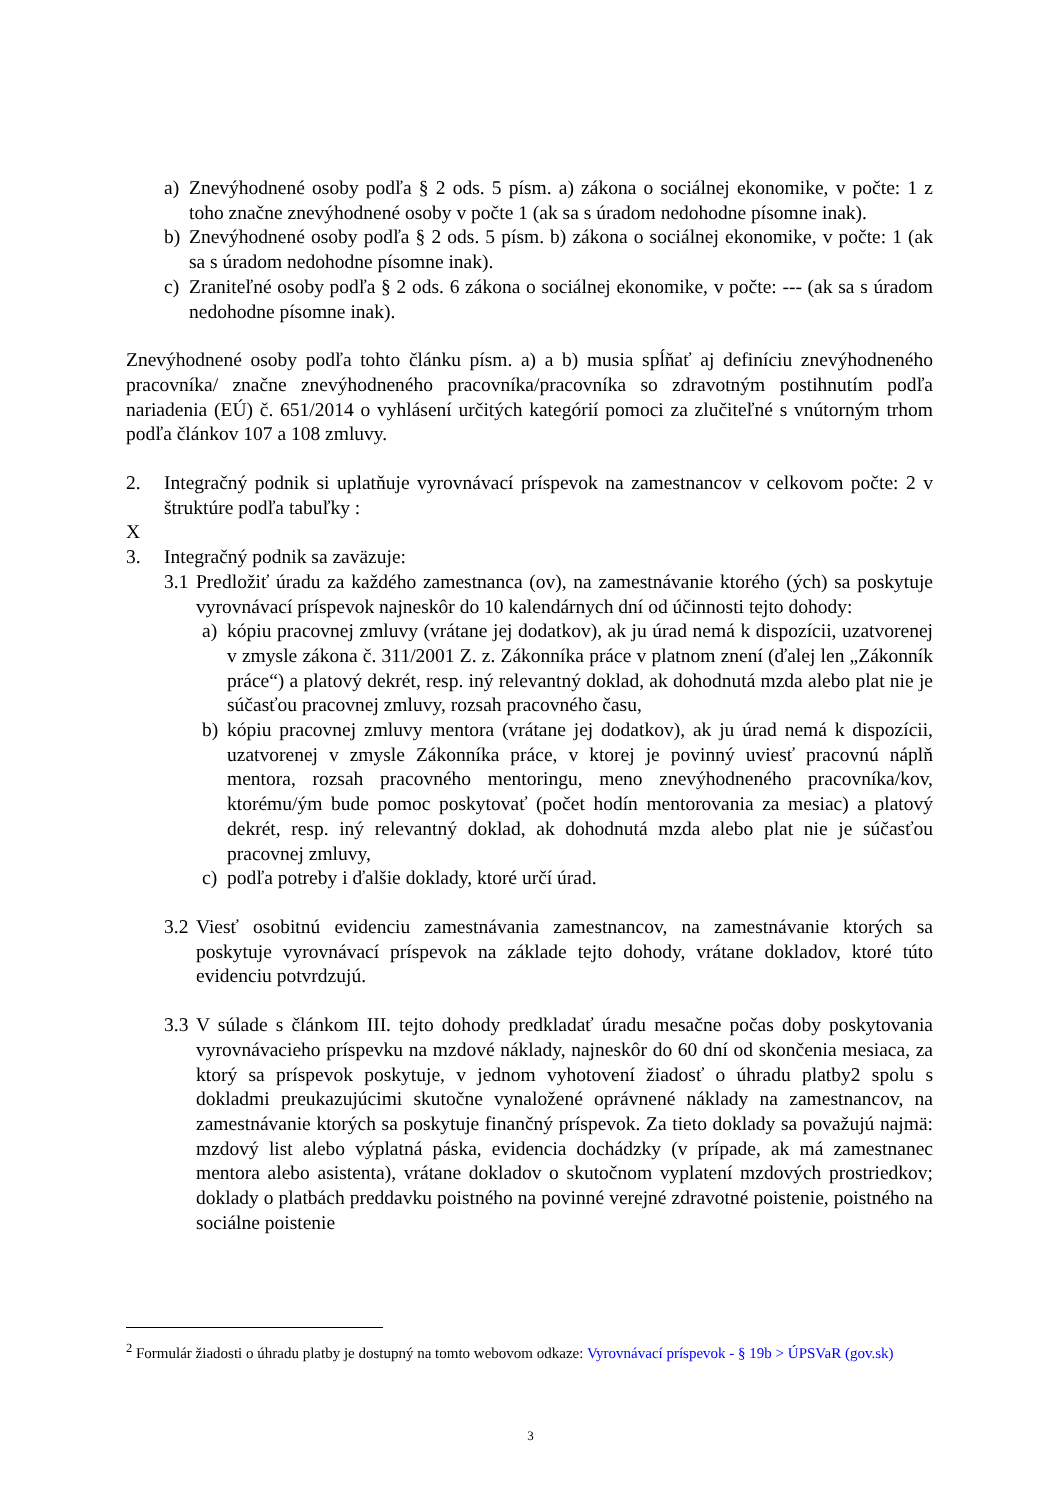a) Znevýhodnené osoby podľa § 2 ods. 5 písm. a) zákona o sociálnej ekonomike, v počte: 1 z toho značne znevýhodnené osoby v počte 1 (ak sa s úradom nedohodne písomne inak).
b) Znevýhodnené osoby podľa § 2 ods. 5 písm. b) zákona o sociálnej ekonomike, v počte: 1 (ak sa s úradom nedohodne písomne inak).
c) Zraniteľné osoby podľa § 2 ods. 6 zákona o sociálnej ekonomike, v počte: --- (ak sa s úradom nedohodne písomne inak).
Znevýhodnené osoby podľa tohto článku písm. a) a b) musia spĺňať aj definíciu znevýhodneného pracovníka/ značne znevýhodneného pracovníka/pracovníka so zdravotným postihnutím podľa nariadenia (EÚ) č. 651/2014 o vyhlásení určitých kategórií pomoci za zlučiteľné s vnútorným trhom podľa článkov 107 a 108 zmluvy.
2. Integračný podnik si uplatňuje vyrovnávací príspevok na zamestnancov v celkovom počte: 2 v štruktúre podľa tabuľky :
X
3. Integračný podnik sa zaväzuje:
3.1 Predložiť úradu za každého zamestnanca (ov), na zamestnávanie ktorého (ých) sa poskytuje vyrovnávací príspevok najneskôr do 10 kalendárnych dní od účinnosti tejto dohody:
a) kópiu pracovnej zmluvy (vrátane jej dodatkov), ak ju úrad nemá k dispozícii, uzatvorenej v zmysle zákona č. 311/2001 Z. z. Zákonníka práce v platnom znení (ďalej len „Zákonník práce“) a platový dekrét, resp. iný relevantný doklad, ak dohodnutá mzda alebo plat nie je súčasťou pracovnej zmluvy, rozsah pracovného času,
b) kópiu pracovnej zmluvy mentora (vrátane jej dodatkov), ak ju úrad nemá k dispozícii, uzatvorenej v zmysle Zákonníka práce, v ktorej je povinný uviesť pracovnú náplň mentora, rozsah pracovného mentoringu, meno znevýhodneného pracovníka/kov, ktorému/ým bude pomoc poskytovať (počet hodín mentorovania za mesiac) a platový dekrét, resp. iný relevantný doklad, ak dohodnutá mzda alebo plat nie je súčasťou pracovnej zmluvy,
c) podľa potreby i ďalšie doklady, ktoré určí úrad.
3.2 Viesť osobitnú evidenciu zamestnávania zamestnancov, na zamestnávanie ktorých sa poskytuje vyrovnávací príspevok na základe tejto dohody, vrátane dokladov, ktoré túto evidenciu potvrdzujú.
3.3 V súlade s článkom III. tejto dohody predkladať úradu mesačne počas doby poskytovania vyrovnávacieho príspevku na mzdové náklady, najneskôr do 60 dní od skončenia mesiaca, za ktorý sa príspevok poskytuje, v jednom vyhotovení žiadosť o úhradu platby2 spolu s dokladmi preukazujúcimi skutočne vynaložené oprávnené náklady na zamestnancov, na zamestnávanie ktorých sa poskytuje finančný príspevok. Za tieto doklady sa považujú najmä: mzdový list alebo výplatná páska, evidencia dochádzky (v prípade, ak má zamestnanec mentora alebo asistenta), vrátane dokladov o skutočnom vyplatení mzdových prostriedkov; doklady o platbách preddavku poistného na povinné verejné zdravotné poistenie, poistného na sociálne poistenie
<sup>2</sup> Formulár žiadosti o úhradu platby je dostupný na tomto webovom odkaze: Vyrovnávací príspevok - § 19b > ÚPSVaR (gov.sk)
3